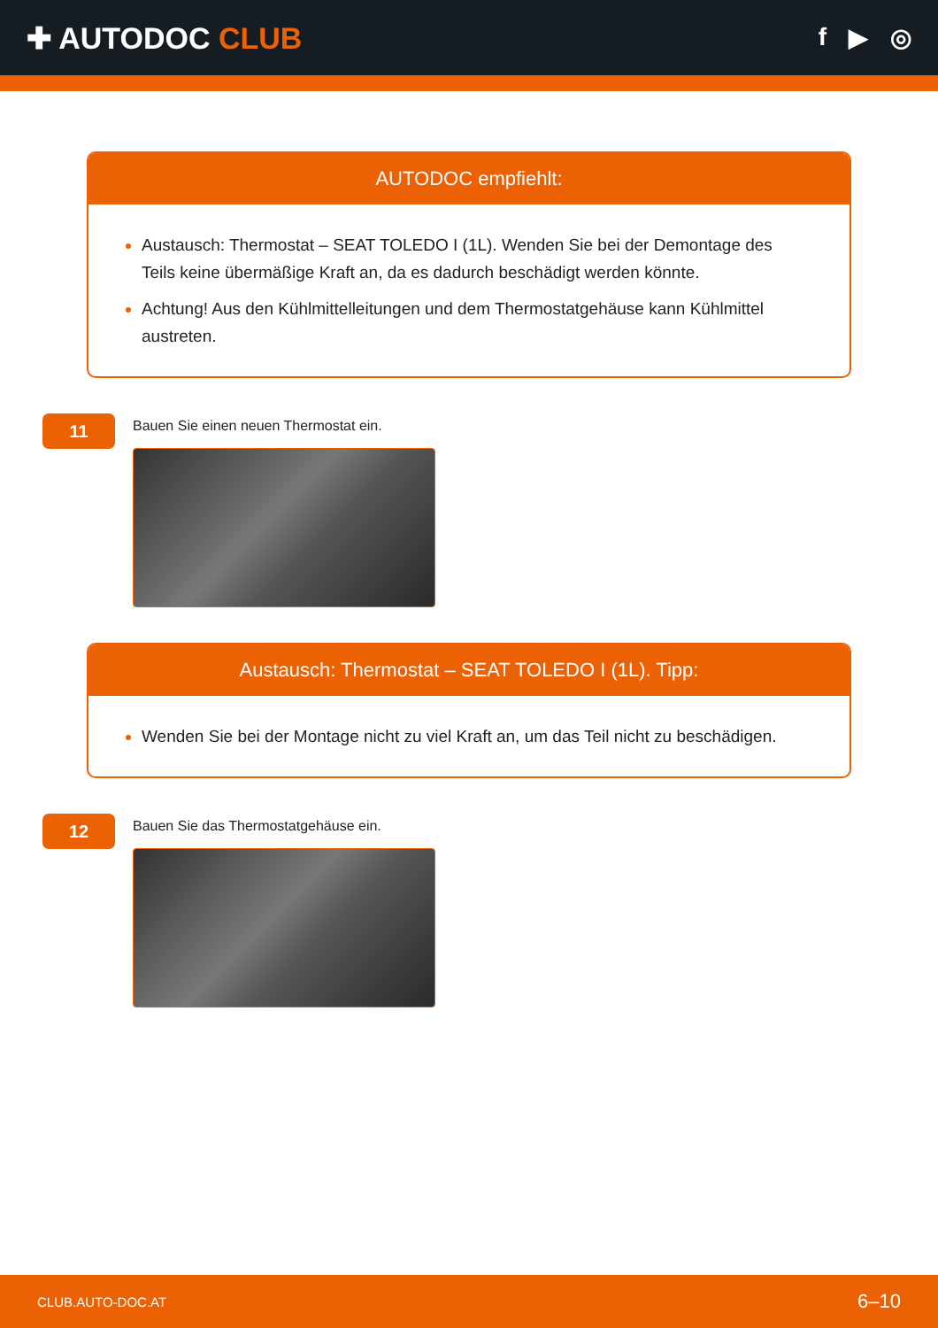✚ AUTODOC CLUB
f ▶ ◎
AUTODOC empfiehlt:
Austausch: Thermostat – SEAT TOLEDO I (1L). Wenden Sie bei der Demontage des Teils keine übermäßige Kraft an, da es dadurch beschädigt werden könnte.
Achtung! Aus den Kühlmittelleitungen und dem Thermostatgehäuse kann Kühlmittel austreten.
11
Bauen Sie einen neuen Thermostat ein.
Austausch: Thermostat – SEAT TOLEDO I (1L). Tipp:
Wenden Sie bei der Montage nicht zu viel Kraft an, um das Teil nicht zu beschädigen.
12
Bauen Sie das Thermostatgehäuse ein.
CLUB.AUTO-DOC.AT 6–10